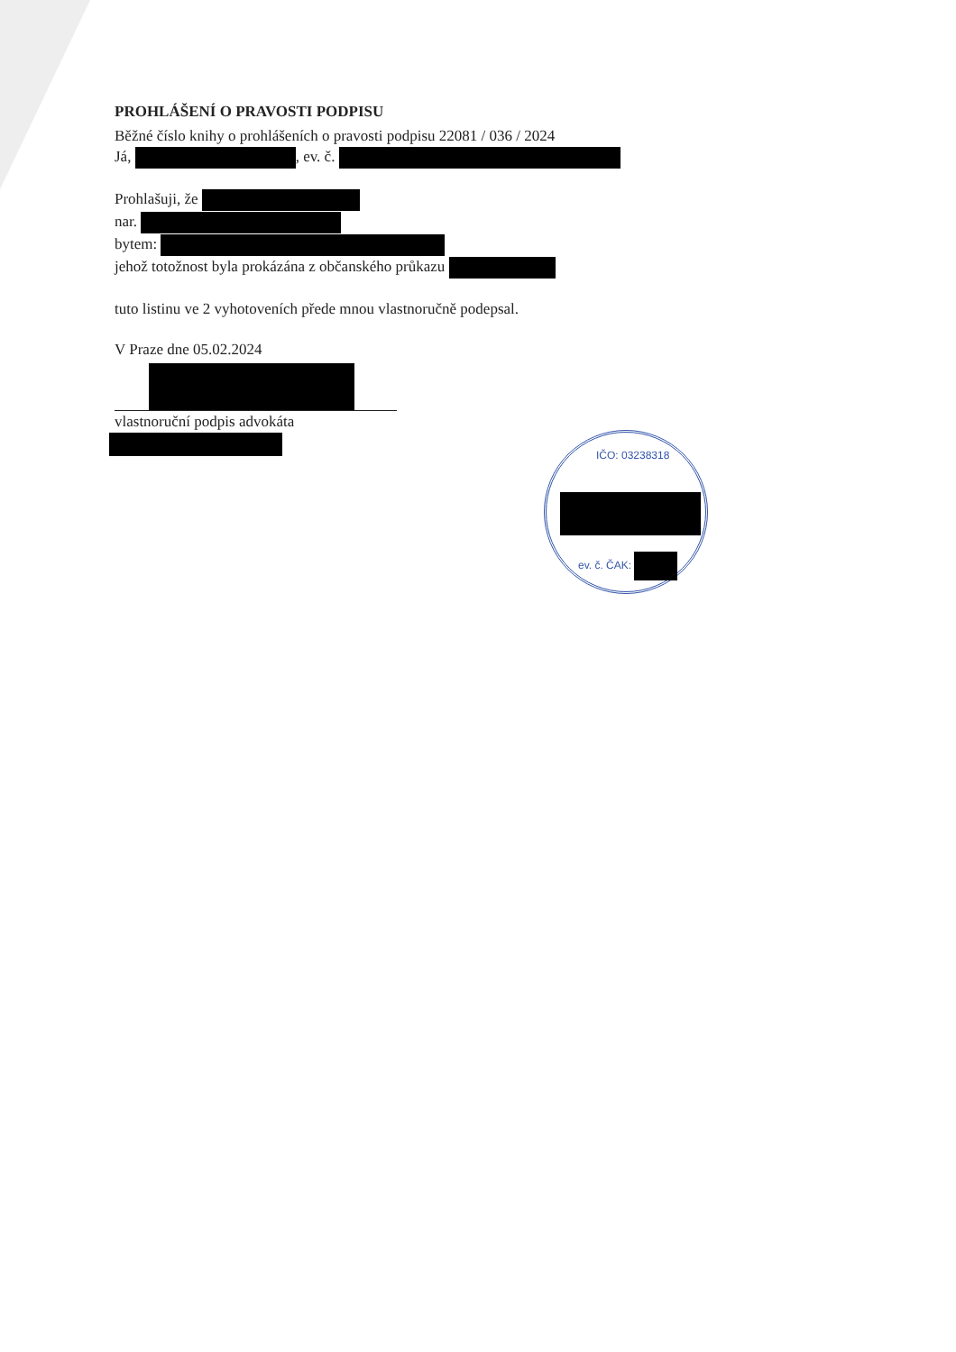PROHLÁŠENÍ O PRAVOSTI PODPISU
Běžné číslo knihy o prohlášeních o pravosti podpisu 22081 / 036 / 2024
Já, , ev. č.
Prohlašuji, že
nar.
bytem:
jehož totožnost byla prokázána z občanského průkazu
tuto listinu ve 2 vyhotoveních přede mnou vlastnoručně podepsal.
V Praze dne 05.02.2024
vlastnoruční podpis advokáta
IČO: 03238318
ev. č. ČAK: